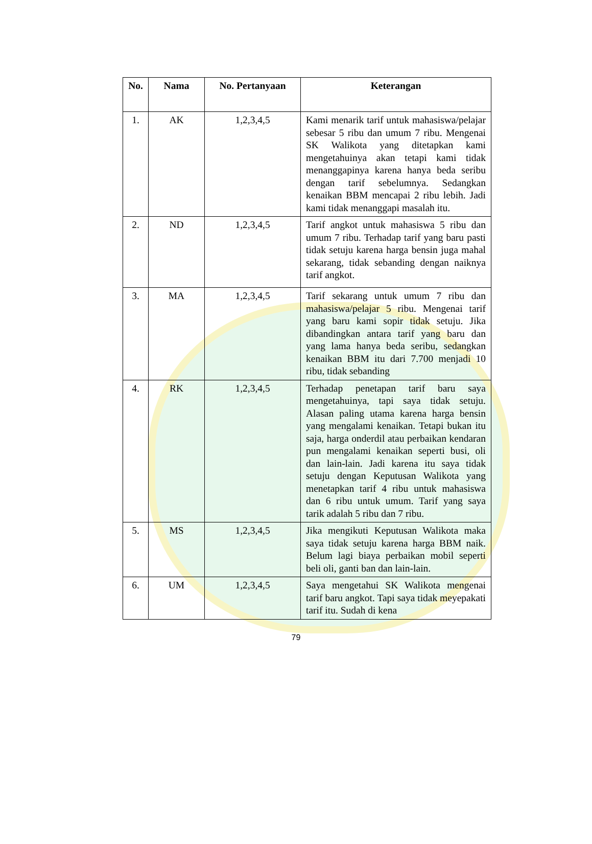| No. | Nama | No. Pertanyaan | Keterangan |
| --- | --- | --- | --- |
| 1. | AK | 1,2,3,4,5 | Kami menarik tarif untuk mahasiswa/pelajar sebesar 5 ribu dan umum 7 ribu. Mengenai SK Walikota yang ditetapkan kami mengetahuinya akan tetapi kami tidak menanggapinya karena hanya beda seribu dengan tarif sebelumnya. Sedangkan kenaikan BBM mencapai 2 ribu lebih. Jadi kami tidak menanggapi masalah itu. |
| 2. | ND | 1,2,3,4,5 | Tarif angkot untuk mahasiswa 5 ribu dan umum 7 ribu. Terhadap tarif yang baru pasti tidak setuju karena harga bensin juga mahal sekarang, tidak sebanding dengan naiknya tarif angkot. |
| 3. | MA | 1,2,3,4,5 | Tarif sekarang untuk umum 7 ribu dan mahasiswa/pelajar 5 ribu. Mengenai tarif yang baru kami sopir tidak setuju. Jika dibandingkan antara tarif yang baru dan yang lama hanya beda seribu, sedangkan kenaikan BBM itu dari 7.700 menjadi 10 ribu, tidak sebanding |
| 4. | RK | 1,2,3,4,5 | Terhadap penetapan tarif baru saya mengetahuinya, tapi saya tidak setuju. Alasan paling utama karena harga bensin yang mengalami kenaikan. Tetapi bukan itu saja, harga onderdil atau perbaikan kendaran pun mengalami kenaikan seperti busi, oli dan lain-lain. Jadi karena itu saya tidak setuju dengan Keputusan Walikota yang menetapkan tarif 4 ribu untuk mahasiswa dan 6 ribu untuk umum. Tarif yang saya tarik adalah 5 ribu dan 7 ribu. |
| 5. | MS | 1,2,3,4,5 | Jika mengikuti Keputusan Walikota maka saya tidak setuju karena harga BBM naik. Belum lagi biaya perbaikan mobil seperti beli oli, ganti ban dan lain-lain. |
| 6. | UM | 1,2,3,4,5 | Saya mengetahui SK Walikota mengenai tarif baru angkot. Tapi saya tidak meyepakati tarif itu. Sudah di kena |
79